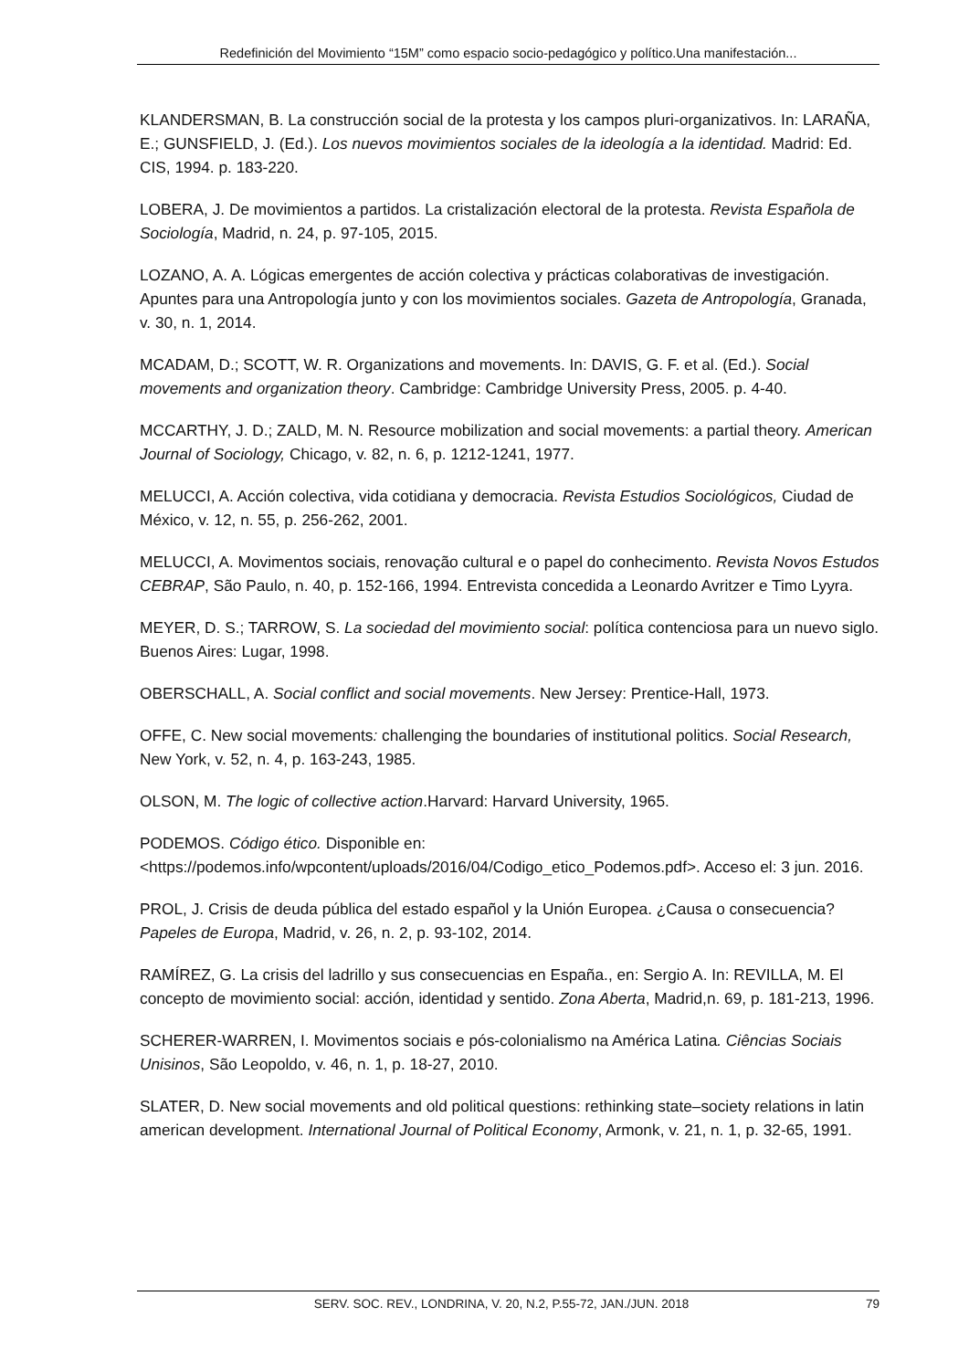Redefinición del Movimiento “15M” como espacio socio-pedagógico y político.Una manifestación...
KLANDERSMAN, B. La construcción social de la protesta y los campos pluri-organizativos. In: LARAÑA, E.; GUNSFIELD, J. (Ed.). Los nuevos movimientos sociales de la ideología a la identidad. Madrid: Ed. CIS, 1994. p. 183-220.
LOBERA, J. De movimientos a partidos. La cristalización electoral de la protesta. Revista Española de Sociología, Madrid, n. 24, p. 97-105, 2015.
LOZANO, A. A. Lógicas emergentes de acción colectiva y prácticas colaborativas de investigación. Apuntes para una Antropología junto y con los movimientos sociales. Gazeta de Antropología, Granada, v. 30, n. 1, 2014.
MCADAM, D.; SCOTT, W. R. Organizations and movements. In: DAVIS, G. F. et al. (Ed.). Social movements and organization theory. Cambridge: Cambridge University Press, 2005. p. 4-40.
MCCARTHY, J. D.; ZALD, M. N. Resource mobilization and social movements: a partial theory. American Journal of Sociology, Chicago, v. 82, n. 6, p. 1212-1241, 1977.
MELUCCI, A. Acción colectiva, vida cotidiana y democracia. Revista Estudios Sociológicos, Ciudad de México, v. 12, n. 55, p. 256-262, 2001.
MELUCCI, A. Movimentos sociais, renovação cultural e o papel do conhecimento. Revista Novos Estudos CEBRAP, São Paulo, n. 40, p. 152-166, 1994. Entrevista concedida a Leonardo Avritzer e Timo Lyyra.
MEYER, D. S.; TARROW, S. La sociedad del movimiento social: política contenciosa para un nuevo siglo. Buenos Aires: Lugar, 1998.
OBERSCHALL, A. Social conflict and social movements. New Jersey: Prentice-Hall, 1973.
OFFE, C. New social movements: challenging the boundaries of institutional politics. Social Research, New York, v. 52, n. 4, p. 163-243, 1985.
OLSON, M. The logic of collective action.Harvard: Harvard University, 1965.
PODEMOS. Código ético. Disponible en: <https://podemos.info/wpcontent/uploads/2016/04/Codigo_etico_Podemos.pdf>. Acceso el: 3 jun. 2016.
PROL, J. Crisis de deuda pública del estado español y la Unión Europea. ¿Causa o consecuencia? Papeles de Europa, Madrid, v. 26, n. 2, p. 93-102, 2014.
RAMÍREZ, G. La crisis del ladrillo y sus consecuencias en España., en: Sergio A. In: REVILLA, M. El concepto de movimiento social: acción, identidad y sentido. Zona Aberta, Madrid,n. 69, p. 181-213, 1996.
SCHERER-WARREN, I. Movimentos sociais e pós-colonialismo na América Latina. Ciências Sociais Unisinos, São Leopoldo, v. 46, n. 1, p. 18-27, 2010.
SLATER, D. New social movements and old political questions: rethinking state–society relations in latin american development. International Journal of Political Economy, Armonk, v. 21, n. 1, p. 32-65, 1991.
SERV. SOC. REV., LONDRINA, V. 20, N.2, P.55-72, JAN./JUN. 2018 79